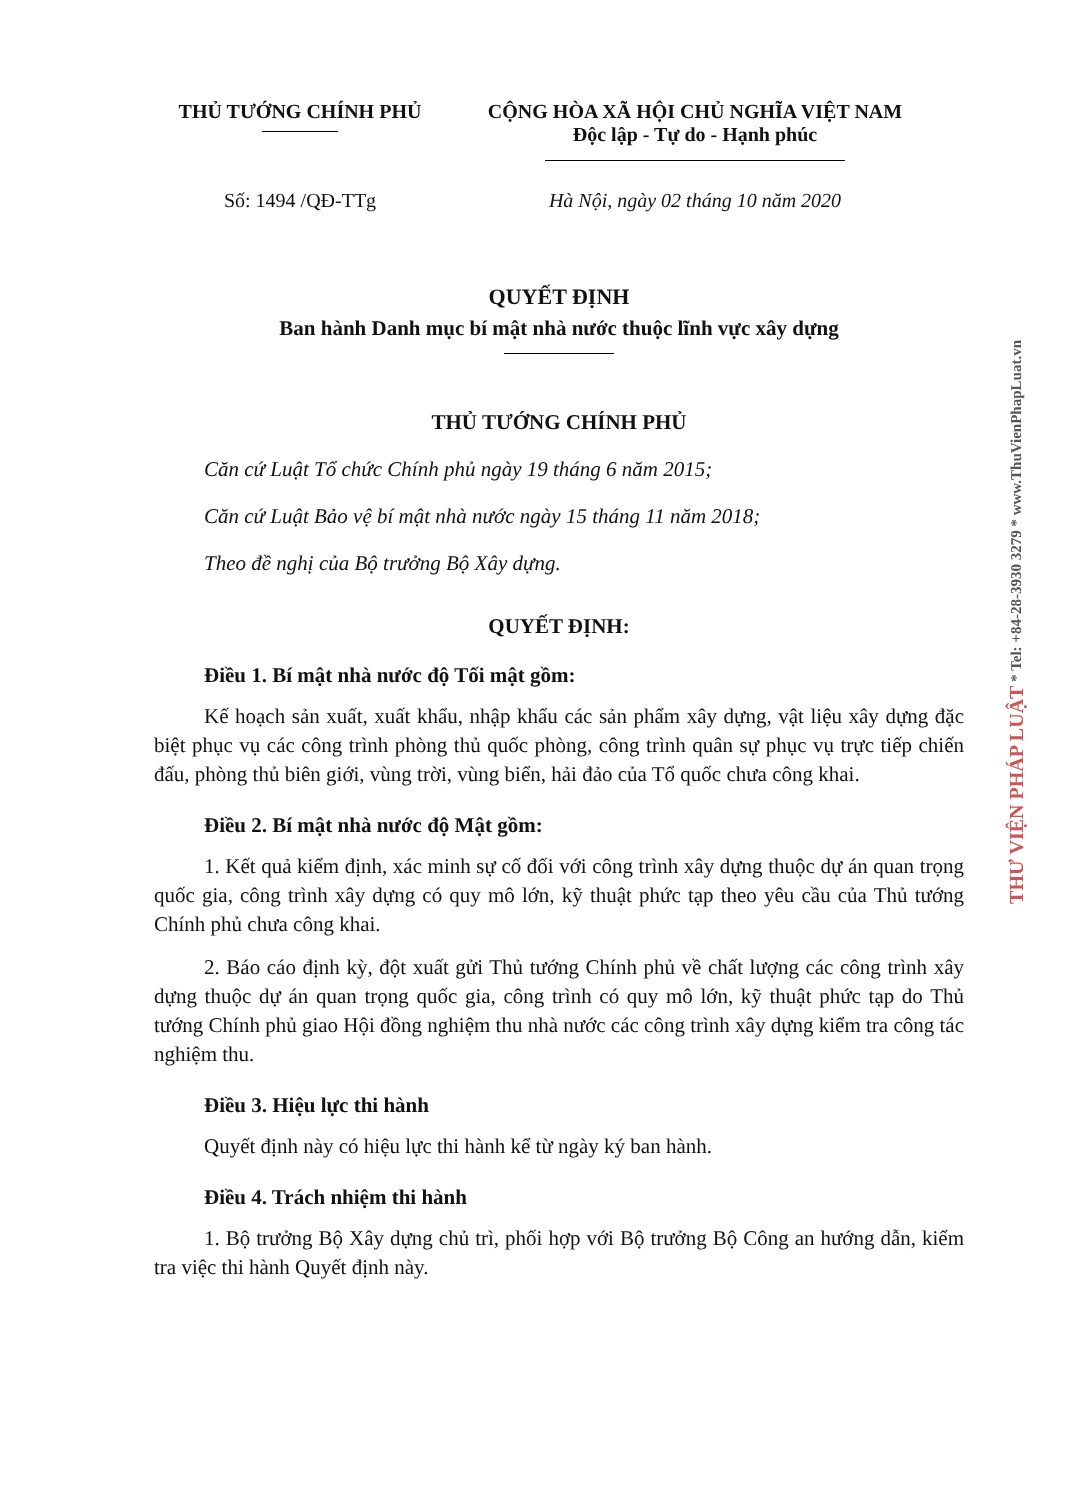THỦ TƯỚNG CHÍNH PHỦ CỘNG HÒA XÃ HỘI CHỦ NGHĨA VIỆT NAM
Độc lập - Tự do - Hạnh phúc
Số: 1494 /QĐ-TTg Hà Nội, ngày 02 tháng 10 năm 2020
QUYẾT ĐỊNH
Ban hành Danh mục bí mật nhà nước thuộc lĩnh vực xây dựng
THỦ TƯỚNG CHÍNH PHỦ
Căn cứ Luật Tổ chức Chính phủ ngày 19 tháng 6 năm 2015;
Căn cứ Luật Bảo vệ bí mật nhà nước ngày 15 tháng 11 năm 2018;
Theo đề nghị của Bộ trưởng Bộ Xây dựng.
QUYẾT ĐỊNH:
Điều 1. Bí mật nhà nước độ Tối mật gồm:
Kế hoạch sản xuất, xuất khẩu, nhập khẩu các sản phẩm xây dựng, vật liệu xây dựng đặc biệt phục vụ các công trình phòng thủ quốc phòng, công trình quân sự phục vụ trực tiếp chiến đấu, phòng thủ biên giới, vùng trời, vùng biển, hải đảo của Tổ quốc chưa công khai.
Điều 2. Bí mật nhà nước độ Mật gồm:
1. Kết quả kiểm định, xác minh sự cố đối với công trình xây dựng thuộc dự án quan trọng quốc gia, công trình xây dựng có quy mô lớn, kỹ thuật phức tạp theo yêu cầu của Thủ tướng Chính phủ chưa công khai.
2. Báo cáo định kỳ, đột xuất gửi Thủ tướng Chính phủ về chất lượng các công trình xây dựng thuộc dự án quan trọng quốc gia, công trình có quy mô lớn, kỹ thuật phức tạp do Thủ tướng Chính phủ giao Hội đồng nghiệm thu nhà nước các công trình xây dựng kiểm tra công tác nghiệm thu.
Điều 3. Hiệu lực thi hành
Quyết định này có hiệu lực thi hành kể từ ngày ký ban hành.
Điều 4. Trách nhiệm thi hành
1. Bộ trưởng Bộ Xây dựng chủ trì, phối hợp với Bộ trưởng Bộ Công an hướng dẫn, kiểm tra việc thi hành Quyết định này.
THƯ VIỆN PHÁP LUẬT * Tel: +84-28-3930 3279 * www.ThuVienPhapLuat.vn